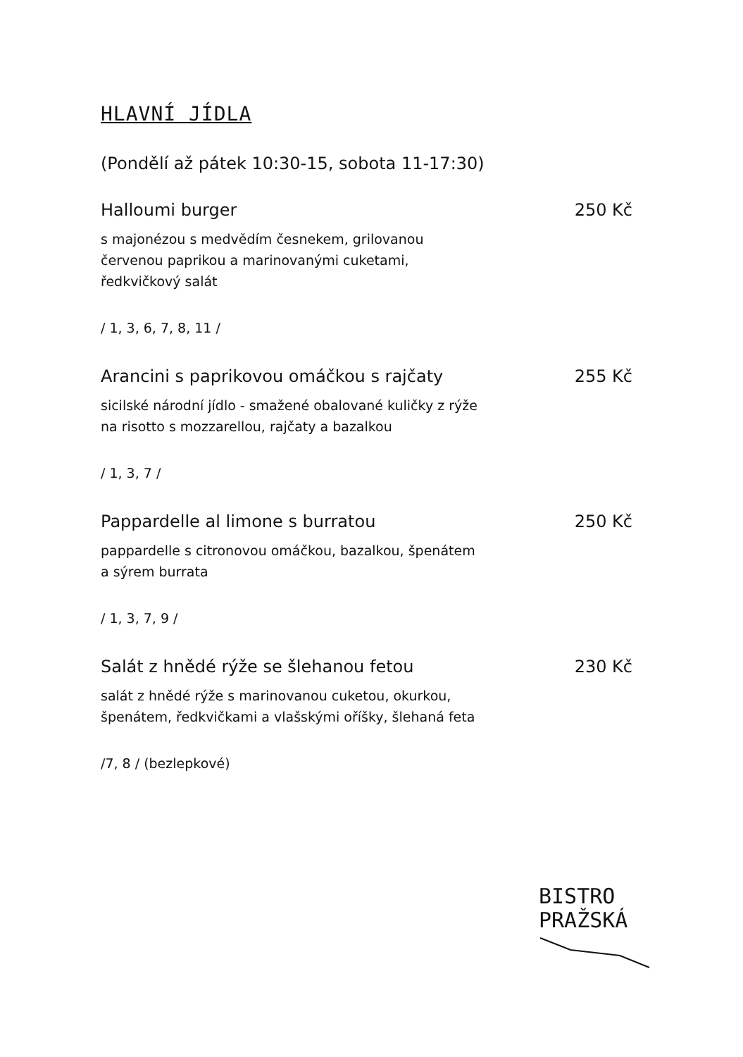HLAVNÍ JÍDLA
(Pondělí až pátek 10:30-15, sobota 11-17:30)
Halloumi burger 250 Kč
s majonézou s medvědím česnekem, grilovanou
červenou paprikou a marinovanými cuketami,
ředkvičkový salát
/ 1, 3, 6, 7, 8, 11 /
Arancini s paprikovou omáčkou s rajčaty 255 Kč
sicilské národní jídlo - smažené obalované kuličky z rýže
na risotto s mozzarellou, rajčaty a bazalkou
/ 1, 3, 7 /
Pappardelle al limone s burratou 250 Kč
pappardelle s citronovou omáčkou, bazalkou, špenátem
a sýrem burrata
/ 1, 3, 7, 9 /
Salát z hnědé rýže se šlehanou fetou 230 Kč
salát z hnědé rýže s marinovanou cuketou, okurkou,
špenátem, ředkvičkami a vlašskými oříšky, šlehaná feta
/7, 8 / (bezlepkové)
BISTRO
PRAŽSKÁ